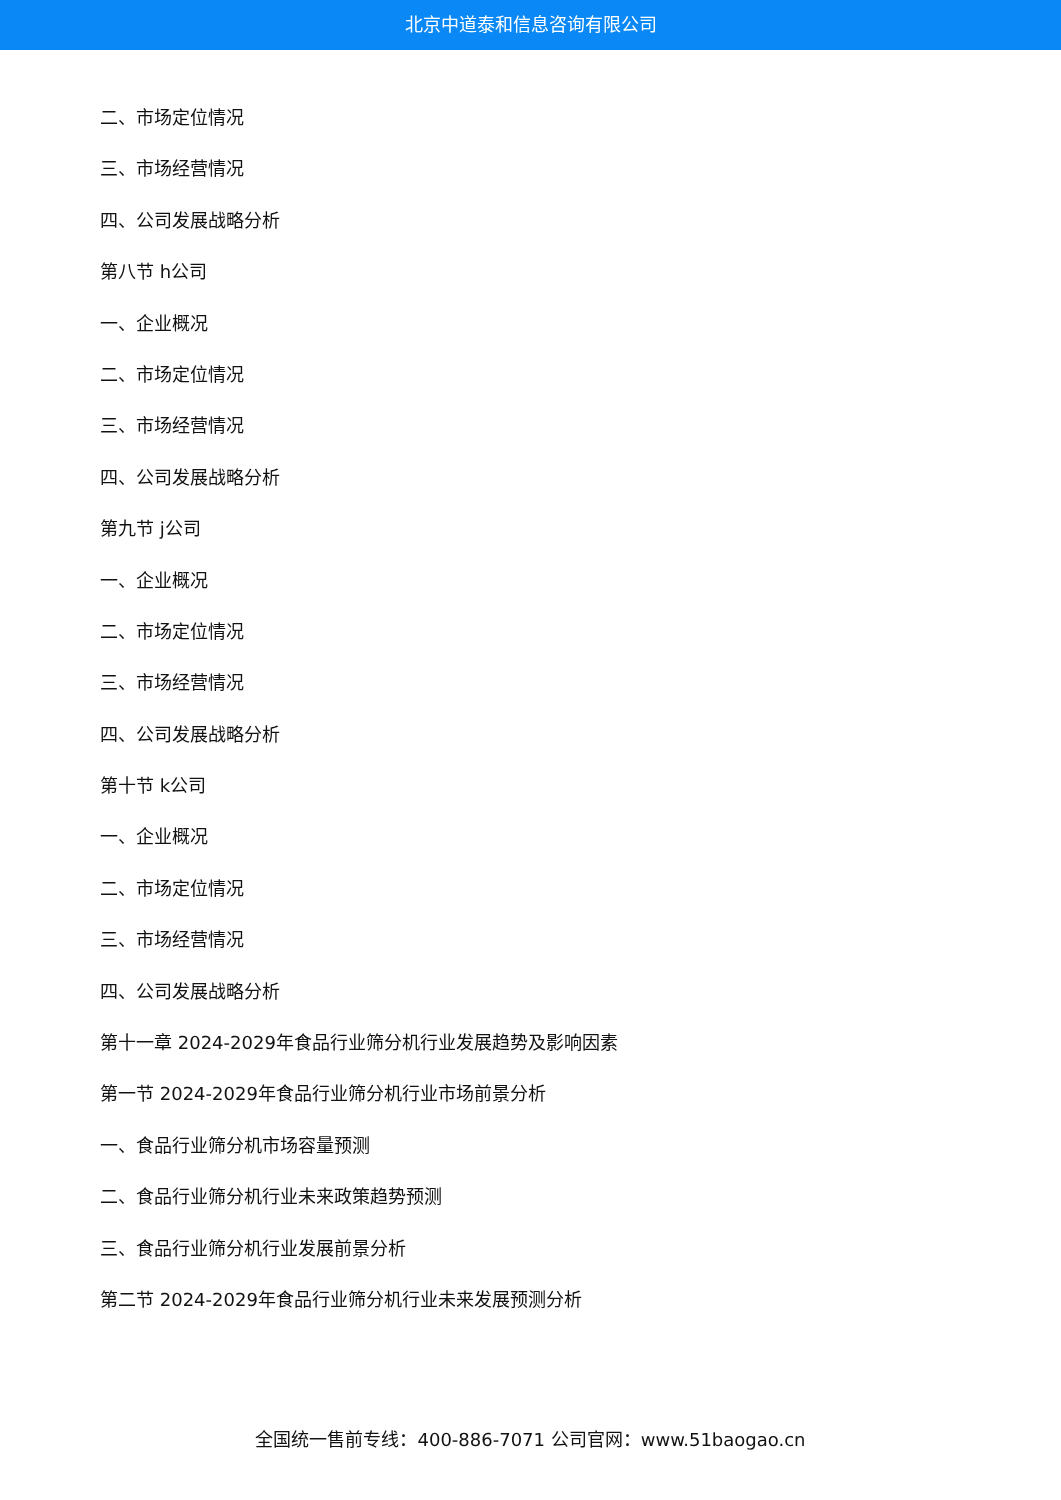北京中道泰和信息咨询有限公司
二、市场定位情况
三、市场经营情况
四、公司发展战略分析
第八节 h公司
一、企业概况
二、市场定位情况
三、市场经营情况
四、公司发展战略分析
第九节 j公司
一、企业概况
二、市场定位情况
三、市场经营情况
四、公司发展战略分析
第十节 k公司
一、企业概况
二、市场定位情况
三、市场经营情况
四、公司发展战略分析
第十一章 2024-2029年食品行业筛分机行业发展趋势及影响因素
第一节 2024-2029年食品行业筛分机行业市场前景分析
一、食品行业筛分机市场容量预测
二、食品行业筛分机行业未来政策趋势预测
三、食品行业筛分机行业发展前景分析
第二节 2024-2029年食品行业筛分机行业未来发展预测分析
全国统一售前专线：400-886-7071 公司官网：www.51baogao.cn